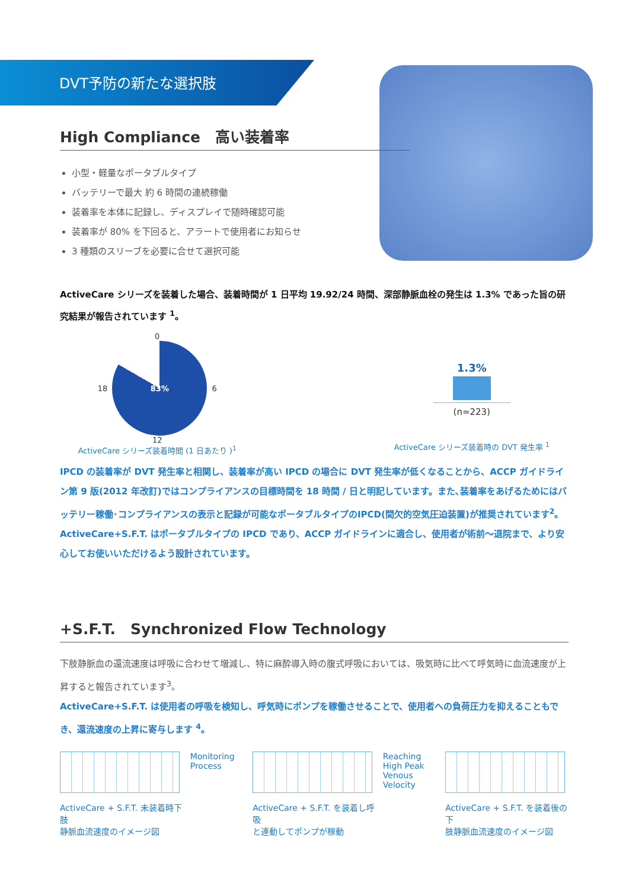DVT予防の新たな選択肢
High Compliance　高い装着率
小型・軽量なポータブルタイプ
バッテリーで最大 約 6 時間の連続稼働
装着率を本体に記録し、ディスプレイで随時確認可能
装着率が 80% を下回ると、アラートで使用者にお知らせ
3 種類のスリーブを必要に合せて選択可能
ActiveCare シリーズを装着した場合、装着時間が 1 日平均 19.92/24 時間、深部静脈血栓の発生は 1.3% であった旨の研究結果が報告されています <sup>1</sup>。
0
18
83%
6
12
ActiveCare シリーズ装着時間 (1 日あたり )<sup>1</sup>
1.3%
(n=223)
ActiveCare シリーズ装着時の DVT 発生率 <sup>1</sup>
IPCD の装着率が DVT 発生率と相関し、装着率が高い IPCD の場合に DVT 発生率が低くなることから、ACCP ガイドライン第 9 版(2012 年改訂)ではコンプライアンスの目標時間を 18 時間 / 日と明記しています。また､装着率をあげるためにはバッテリー稼働･コンプライアンスの表示と記録が可能なポータブルタイプのIPCD(間欠的空気圧迫装置)が推奨されています<sup>2</sup>。ActiveCare+S.F.T. はポータブルタイプの IPCD であり、ACCP ガイドラインに適合し、使用者が術前〜退院まで、より安心してお使いいただけるよう設計されています。
+S.F.T.　Synchronized Flow Technology
下肢静脈血の還流速度は呼吸に合わせて増減し、特に麻酔導入時の腹式呼吸においては、吸気時に比べて呼気時に血流速度が上昇すると報告されています<sup>3</sup>。
ActiveCare+S.F.T. は使用者の呼吸を検知し、呼気時にポンプを稼働させることで、使用者への負荷圧力を抑えることもでき、還流速度の上昇に寄与します <sup>4</sup>。
ActiveCare + S.F.T. 未装着時下肢
静脈血流速度のイメージ図
Monitoring Process
ActiveCare + S.F.T. を装着し呼吸
と連動してポンプが稼動
Reaching High Peak Venous Velocity
ActiveCare + S.F.T. を装着後の下
肢静脈血流速度のイメージ図